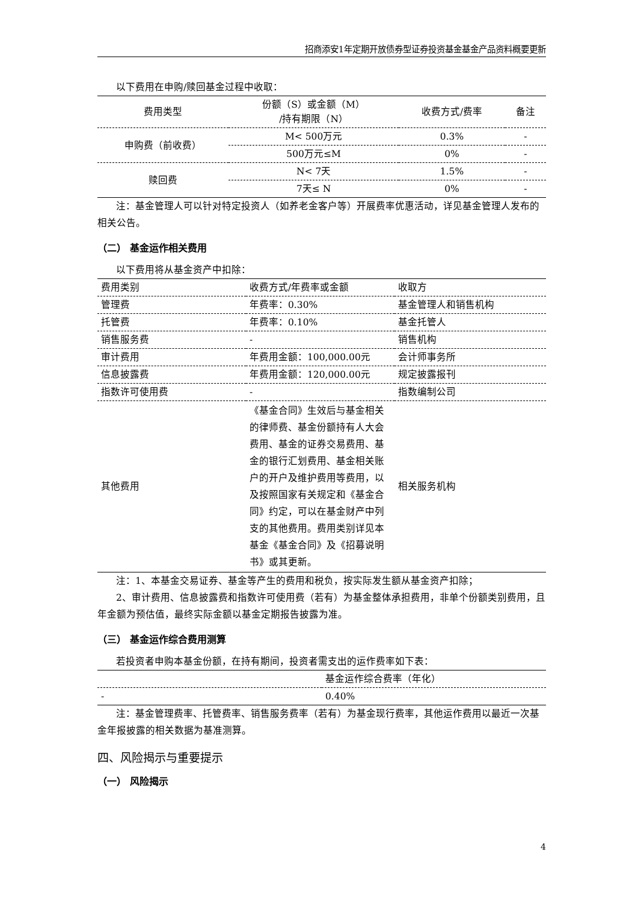招商添安1年定期开放债券型证券投资基金基金产品资料概要更新
以下费用在申购/赎回基金过程中收取：
| 费用类型 | 份额（S）或金额（M） /持有期限（N） | 收费方式/费率 | 备注 |
| --- | --- | --- | --- |
| 申购费（前收费） | M< 500万元 | 0.3% | - |
| | 500万元≤M | 0% | - |
| 赎回费 | N< 7天 | 1.5% | - |
| | 7天≤ N | 0% | - |
注：基金管理人可以针对特定投资人（如养老金客户等）开展费率优惠活动，详见基金管理人发布的相关公告。
（二） 基金运作相关费用
以下费用将从基金资产中扣除：
| 费用类别 | 收费方式/年费率或金额 | 收取方 |
| 管理费 | 年费率：0.30% | 基金管理人和销售机构 |
| 托管费 | 年费率：0.10% | 基金托管人 |
| 销售服务费 | - | 销售机构 |
| 审计费用 | 年费用金额：100,000.00元 | 会计师事务所 |
| 信息披露费 | 年费用金额：120,000.00元 | 规定披露报刊 |
| 指数许可使用费 | - | 指数编制公司 |
| 其他费用 | 《基金合同》生效后与基金相关的律师费、基金份额持有人大会费用、基金的证券交易费用、基金的银行汇划费用、基金相关账户的开户及维护费用等费用，以及按照国家有关规定和《基金合同》约定，可以在基金财产中列支的其他费用。费用类别详见本基金《基金合同》及《招募说明书》或其更新。 | 相关服务机构 |
注：1、本基金交易证券、基金等产生的费用和税负，按实际发生额从基金资产扣除；
2、审计费用、信息披露费和指数许可使用费（若有）为基金整体承担费用，非单个份额类别费用，且年金额为预估值，最终实际金额以基金定期报告披露为准。
（三） 基金运作综合费用测算
若投资者申购本基金份额，在持有期间，投资者需支出的运作费率如下表：
| | 基金运作综合费率（年化） |
| - | 0.40% |
注：基金管理费率、托管费率、销售服务费率（若有）为基金现行费率，其他运作费用以最近一次基金年报披露的相关数据为基准测算。
四、风险揭示与重要提示
（一） 风险揭示
4